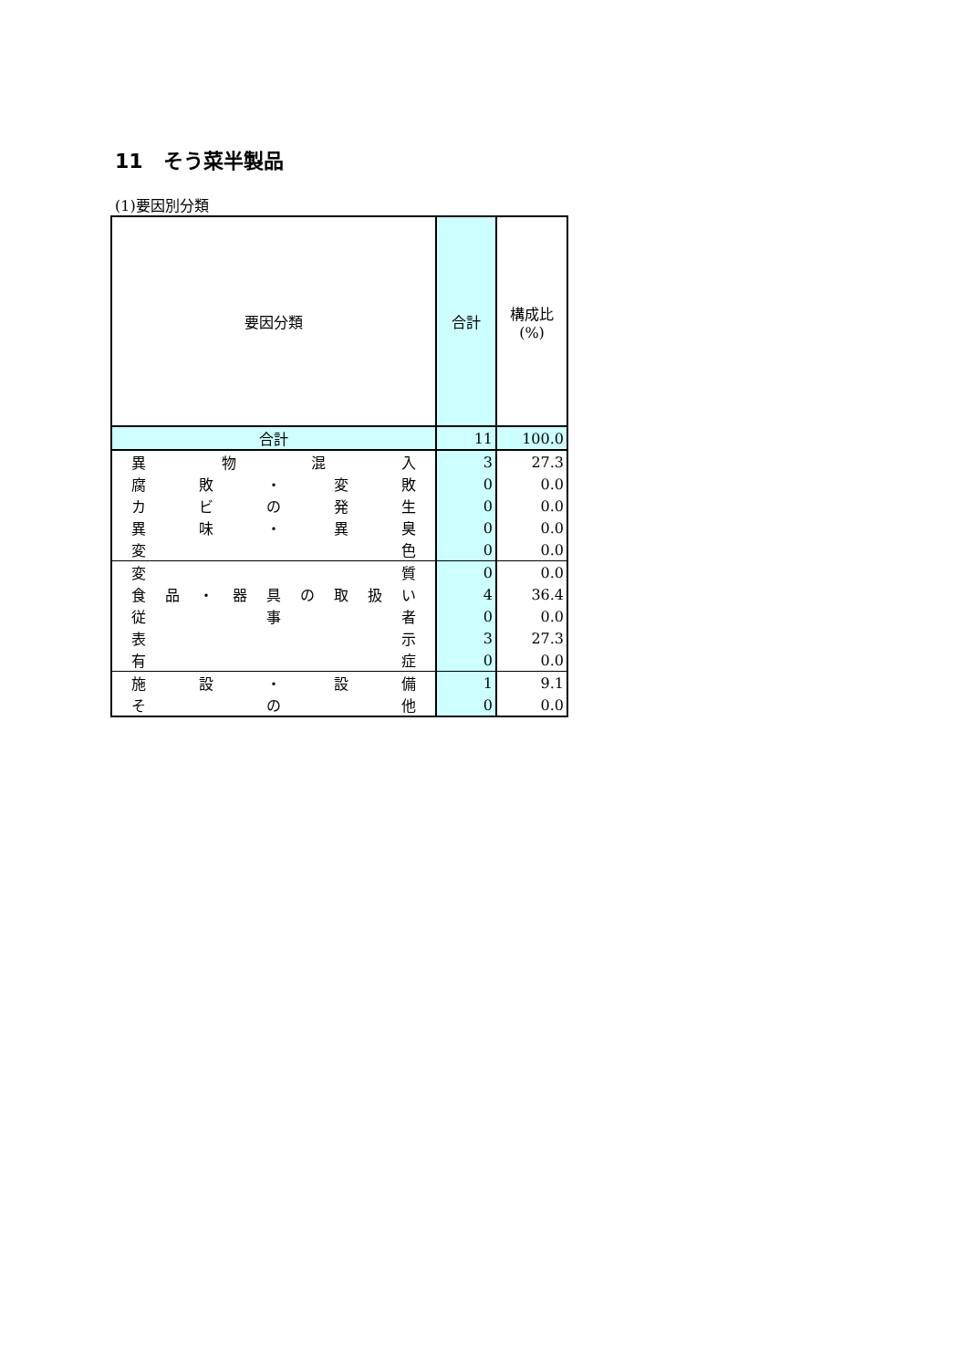11　そう菜半製品
(1)要因別分類
| 要因分類 | 合計 | 構成比 (%) |
| --- | --- | --- |
| 合計 | 11 | 100.0 |
| 異 物 混 入 | 3 | 27.3 |
| 腐 敗 ・ 変 敗 | 0 | 0.0 |
| カ ビ の 発 生 | 0 | 0.0 |
| 異 味 ・ 異 臭 | 0 | 0.0 |
| 変 色 | 0 | 0.0 |
| 変 質 | 0 | 0.0 |
| 食 品 ・ 器 具 の 取 扱 い | 4 | 36.4 |
| 従 事 者 | 0 | 0.0 |
| 表 示 | 3 | 27.3 |
| 有 症 | 0 | 0.0 |
| 施 設 ・ 設 備 | 1 | 9.1 |
| そ の 他 | 0 | 0.0 |